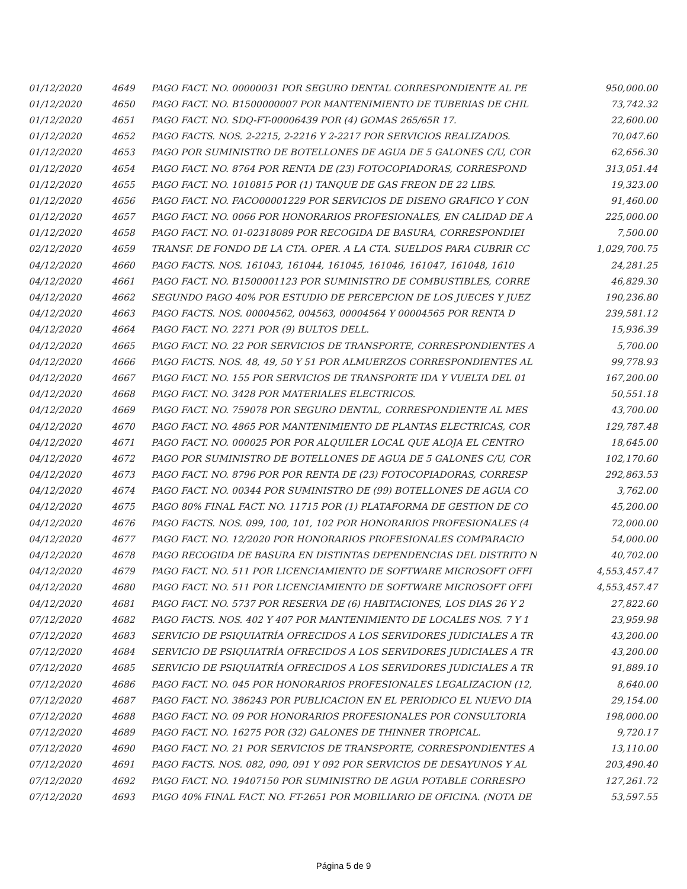| 01/12/2020 | 4649 | PAGO FACT. NO. 00000031 POR SEGURO DENTAL CORRESPONDIENTE AL PE | 950,000.00 |
| 01/12/2020 | 4650 | PAGO FACT. NO. B1500000007 POR MANTENIMIENTO DE TUBERIAS DE CHIL | 73,742.32 |
| 01/12/2020 | 4651 | PAGO FACT. NO. SDQ-FT-00006439 POR (4) GOMAS 265/65R 17. | 22,600.00 |
| 01/12/2020 | 4652 | PAGO FACTS. NOS. 2-2215, 2-2216 Y 2-2217 POR SERVICIOS REALIZADOS. | 70,047.60 |
| 01/12/2020 | 4653 | PAGO POR SUMINISTRO DE BOTELLONES DE AGUA DE 5 GALONES C/U, COR | 62,656.30 |
| 01/12/2020 | 4654 | PAGO FACT. NO. 8764 POR RENTA DE (23) FOTOCOPIADORAS, CORRESPOND | 313,051.44 |
| 01/12/2020 | 4655 | PAGO FACT. NO. 1010815 POR (1) TANQUE DE GAS FREON DE 22 LIBS. | 19,323.00 |
| 01/12/2020 | 4656 | PAGO FACT. NO. FACO00001229 POR SERVICIOS DE DISENO GRAFICO Y CON | 91,460.00 |
| 01/12/2020 | 4657 | PAGO FACT. NO. 0066 POR HONORARIOS PROFESIONALES, EN CALIDAD DE A | 225,000.00 |
| 01/12/2020 | 4658 | PAGO FACT. NO. 01-02318089 POR RECOGIDA DE BASURA, CORRESPONDIEI | 7,500.00 |
| 02/12/2020 | 4659 | TRANSF. DE FONDO DE LA CTA. OPER. A LA CTA. SUELDOS PARA CUBRIR CC | 1,029,700.75 |
| 04/12/2020 | 4660 | PAGO FACTS. NOS. 161043, 161044, 161045, 161046, 161047, 161048, 1610 | 24,281.25 |
| 04/12/2020 | 4661 | PAGO FACT. NO. B1500001123 POR SUMINISTRO DE COMBUSTIBLES, CORRE | 46,829.30 |
| 04/12/2020 | 4662 | SEGUNDO PAGO 40% POR ESTUDIO DE PERCEPCION DE LOS JUECES Y JUEZ | 190,236.80 |
| 04/12/2020 | 4663 | PAGO FACTS. NOS. 00004562, 004563, 00004564 Y 00004565 POR RENTA D | 239,581.12 |
| 04/12/2020 | 4664 | PAGO FACT. NO. 2271 POR (9) BULTOS DELL. | 15,936.39 |
| 04/12/2020 | 4665 | PAGO FACT. NO. 22 POR SERVICIOS DE TRANSPORTE, CORRESPONDIENTES A | 5,700.00 |
| 04/12/2020 | 4666 | PAGO FACTS. NOS. 48, 49, 50 Y 51 POR ALMUERZOS CORRESPONDIENTES AL | 99,778.93 |
| 04/12/2020 | 4667 | PAGO FACT. NO. 155 POR SERVICIOS DE TRANSPORTE IDA Y VUELTA DEL 01 | 167,200.00 |
| 04/12/2020 | 4668 | PAGO FACT. NO. 3428 POR MATERIALES ELECTRICOS. | 50,551.18 |
| 04/12/2020 | 4669 | PAGO FACT. NO. 759078 POR SEGURO DENTAL, CORRESPONDIENTE AL MES | 43,700.00 |
| 04/12/2020 | 4670 | PAGO FACT. NO. 4865 POR MANTENIMIENTO DE PLANTAS ELECTRICAS, COR | 129,787.48 |
| 04/12/2020 | 4671 | PAGO FACT. NO. 000025 POR POR ALQUILER LOCAL QUE ALOJA EL CENTRO | 18,645.00 |
| 04/12/2020 | 4672 | PAGO POR SUMINISTRO DE BOTELLONES DE AGUA DE 5 GALONES C/U, COR | 102,170.60 |
| 04/12/2020 | 4673 | PAGO FACT. NO. 8796 POR POR RENTA DE (23) FOTOCOPIADORAS, CORRESP | 292,863.53 |
| 04/12/2020 | 4674 | PAGO FACT. NO. 00344 POR SUMINISTRO DE (99) BOTELLONES DE AGUA CO | 3,762.00 |
| 04/12/2020 | 4675 | PAGO 80% FINAL FACT. NO. 11715 POR (1) PLATAFORMA DE GESTION DE CO | 45,200.00 |
| 04/12/2020 | 4676 | PAGO FACTS. NOS. 099, 100, 101, 102 POR HONORARIOS PROFESIONALES (4 | 72,000.00 |
| 04/12/2020 | 4677 | PAGO FACT. NO. 12/2020 POR HONORARIOS PROFESIONALES COMPARACIO | 54,000.00 |
| 04/12/2020 | 4678 | PAGO RECOGIDA DE BASURA EN DISTINTAS DEPENDENCIAS DEL DISTRITO N | 40,702.00 |
| 04/12/2020 | 4679 | PAGO FACT. NO. 511 POR LICENCIAMIENTO DE SOFTWARE MICROSOFT OFFI | 4,553,457.47 |
| 04/12/2020 | 4680 | PAGO FACT. NO. 511 POR LICENCIAMIENTO DE SOFTWARE MICROSOFT OFFI | 4,553,457.47 |
| 04/12/2020 | 4681 | PAGO FACT. NO. 5737 POR RESERVA DE (6) HABITACIONES, LOS DIAS 26 Y 2 | 27,822.60 |
| 07/12/2020 | 4682 | PAGO FACTS. NOS. 402 Y 407 POR MANTENIMIENTO DE LOCALES NOS. 7 Y 1 | 23,959.98 |
| 07/12/2020 | 4683 | SERVICIO DE PSIQUIATRÍA OFRECIDOS A LOS SERVIDORES JUDICIALES A TR | 43,200.00 |
| 07/12/2020 | 4684 | SERVICIO DE PSIQUIATRÍA OFRECIDOS A LOS SERVIDORES JUDICIALES A TR | 43,200.00 |
| 07/12/2020 | 4685 | SERVICIO DE PSIQUIATRÍA OFRECIDOS A LOS SERVIDORES JUDICIALES A TR | 91,889.10 |
| 07/12/2020 | 4686 | PAGO FACT. NO. 045 POR HONORARIOS PROFESIONALES LEGALIZACION (12, | 8,640.00 |
| 07/12/2020 | 4687 | PAGO FACT. NO. 386243 POR PUBLICACION EN EL PERIODICO EL NUEVO DIA | 29,154.00 |
| 07/12/2020 | 4688 | PAGO FACT. NO. 09 POR HONORARIOS PROFESIONALES POR CONSULTORIA | 198,000.00 |
| 07/12/2020 | 4689 | PAGO FACT. NO. 16275 POR (32) GALONES DE THINNER TROPICAL. | 9,720.17 |
| 07/12/2020 | 4690 | PAGO FACT. NO. 21 POR SERVICIOS DE TRANSPORTE, CORRESPONDIENTES A | 13,110.00 |
| 07/12/2020 | 4691 | PAGO FACTS. NOS. 082, 090, 091 Y 092 POR SERVICIOS DE DESAYUNOS Y AL | 203,490.40 |
| 07/12/2020 | 4692 | PAGO FACT. NO. 19407150 POR SUMINISTRO DE AGUA POTABLE CORRESPO | 127,261.72 |
| 07/12/2020 | 4693 | PAGO 40% FINAL FACT. NO. FT-2651 POR MOBILIARIO DE OFICINA. (NOTA DE | 53,597.55 |
Página 5 de 9